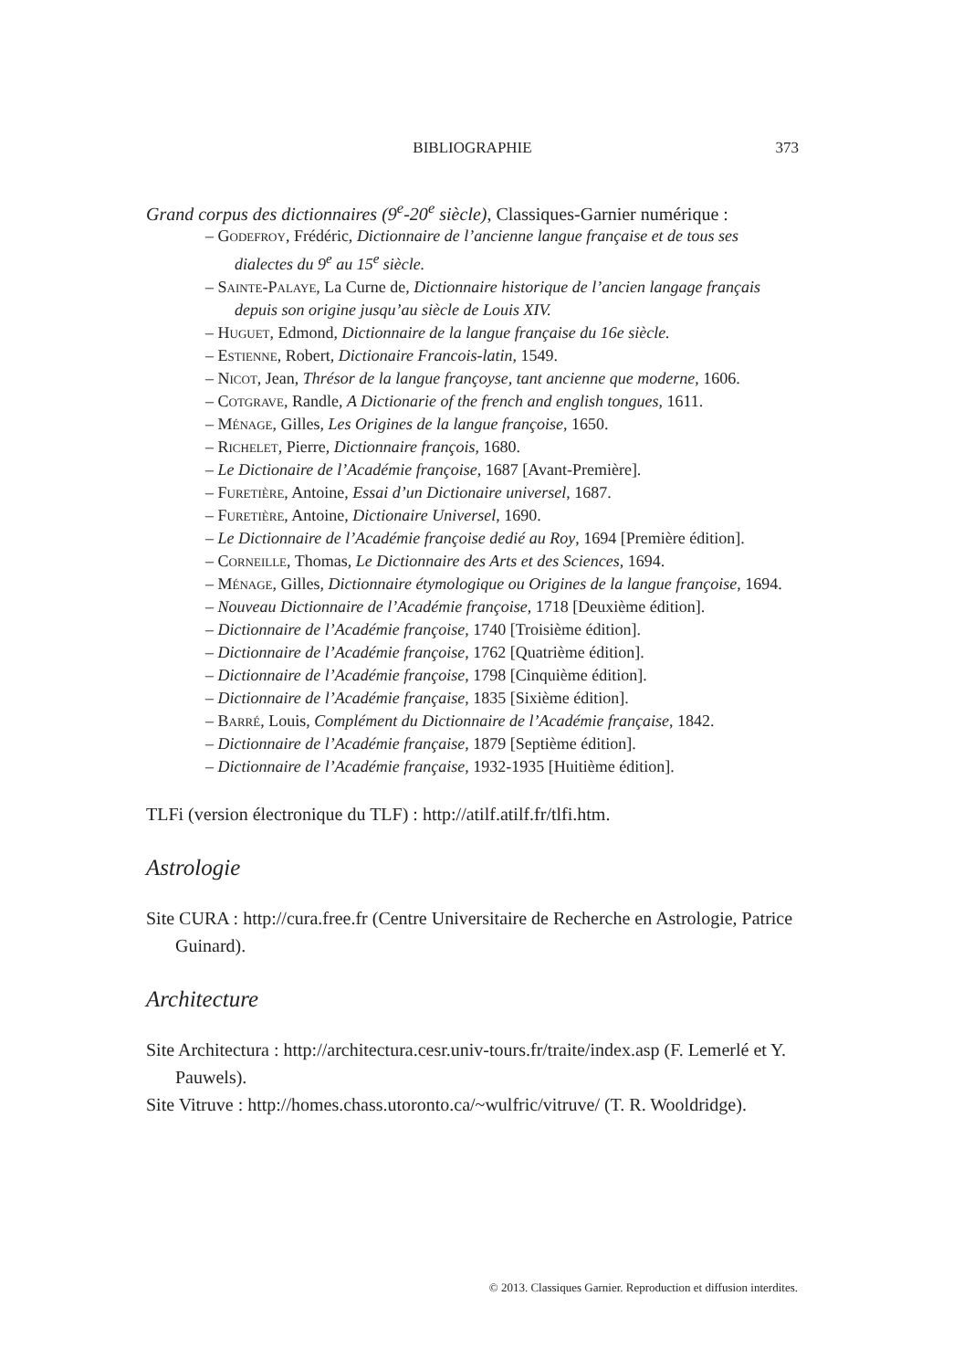BIBLIOGRAPHIE
373
Grand corpus des dictionnaires (9<sup>e</sup>-20<sup>e</sup> siècle), Classiques-Garnier numérique :
– Godefroy, Frédéric, Dictionnaire de l’ancienne langue française et de tous ses dialectes du 9<sup>e</sup> au 15<sup>e</sup> siècle.
– Sainte-Palaye, La Curne de, Dictionnaire historique de l’ancien langage français depuis son origine jusqu’au siècle de Louis XIV.
– Huguet, Edmond, Dictionnaire de la langue française du 16e siècle.
– Estienne, Robert, Dictionaire Francois-latin, 1549.
– Nicot, Jean, Thrésor de la langue françoyse, tant ancienne que moderne, 1606.
– Cotgrave, Randle, A Dictionarie of the french and english tongues, 1611.
– Ménage, Gilles, Les Origines de la langue françoise, 1650.
– Richelet, Pierre, Dictionnaire françois, 1680.
– Le Dictionaire de l’Académie françoise, 1687 [Avant-Première].
– Furetière, Antoine, Essai d’un Dictionaire universel, 1687.
– Furetière, Antoine, Dictionaire Universel, 1690.
– Le Dictionnaire de l’Académie françoise dedié au Roy, 1694 [Première édition].
– Corneille, Thomas, Le Dictionnaire des Arts et des Sciences, 1694.
– Ménage, Gilles, Dictionnaire étymologique ou Origines de la langue françoise, 1694.
– Nouveau Dictionnaire de l’Académie françoise, 1718 [Deuxième édition].
– Dictionnaire de l’Académie françoise, 1740 [Troisième édition].
– Dictionnaire de l’Académie françoise, 1762 [Quatrième édition].
– Dictionnaire de l’Académie françoise, 1798 [Cinquième édition].
– Dictionnaire de l’Académie française, 1835 [Sixième édition].
– Barré, Louis, Complément du Dictionnaire de l’Académie française, 1842.
– Dictionnaire de l’Académie française, 1879 [Septième édition].
– Dictionnaire de l’Académie française, 1932-1935 [Huitième édition].
TLFi (version électronique du TLF) : http://atilf.atilf.fr/tlfi.htm.
Astrologie
Site CURA : http://cura.free.fr (Centre Universitaire de Recherche en Astrologie, Patrice Guinard).
Architecture
Site Architectura : http://architectura.cesr.univ-tours.fr/traite/index.asp (F. Lemerlé et Y. Pauwels).
Site Vitruve : http://homes.chass.utoronto.ca/~wulfric/vitruve/ (T. R. Wooldridge).
© 2013. Classiques Garnier. Reproduction et diffusion interdites.